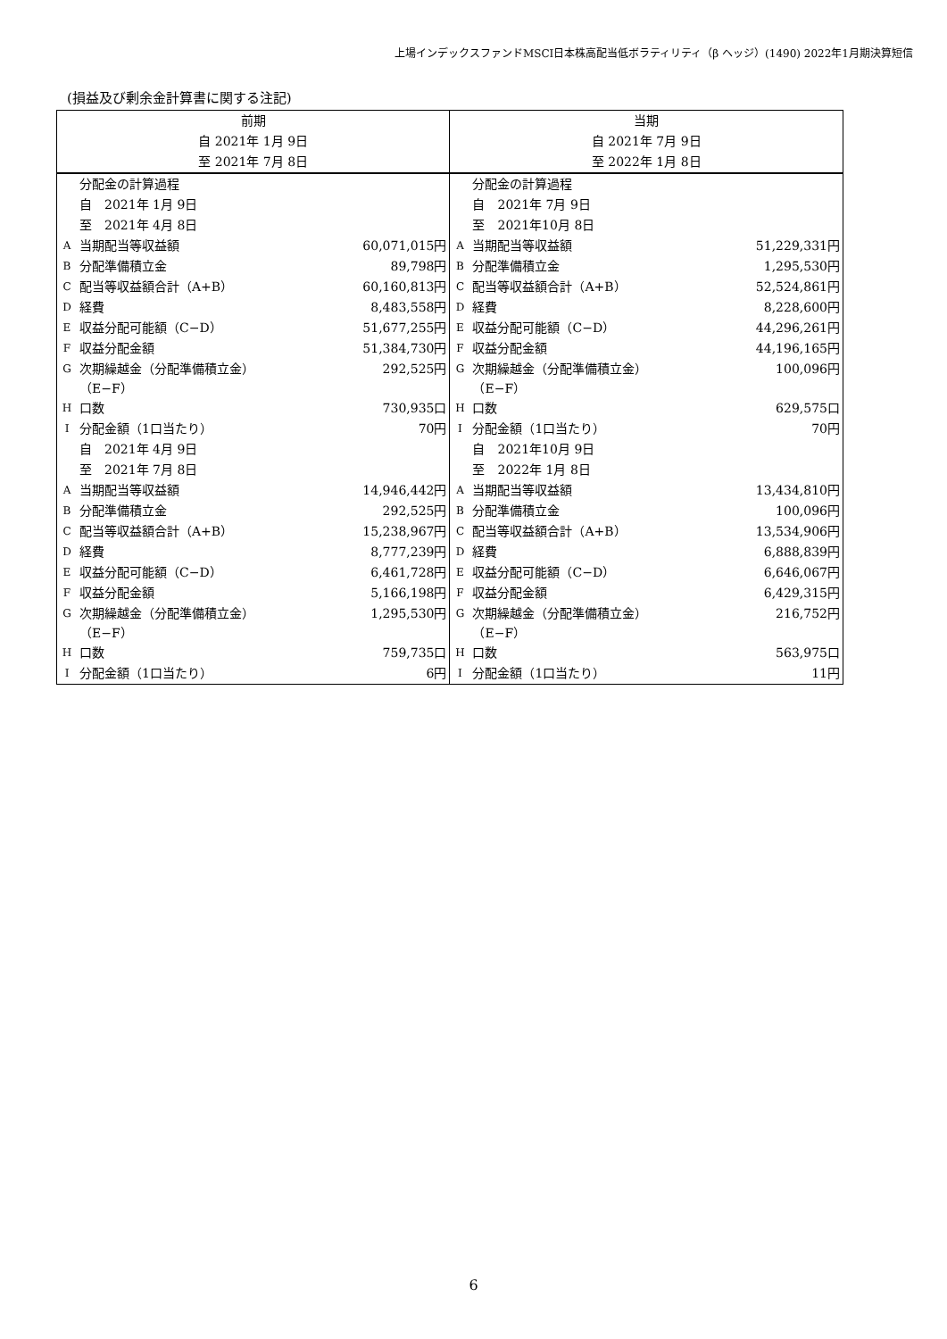上場インデックスファンドMSCI日本株高配当低ボラティリティ（β ヘッジ）(1490) 2022年1月期決算短信
(損益及び剰余金計算書に関する注記)
| 前期 | | | 当期 | | |
| 自 2021年 1月 9日 | | | 自 2021年 7月 9日 | | |
| 至 2021年 7月 8日 | | | 至 2022年 1月 8日 | | |
| | 分配金の計算過程 | | | 分配金の計算過程 | |
| | 自 2021年 1月 9日 | | | 自 2021年 7月 9日 | |
| | 至 2021年 4月 8日 | | | 至 2021年10月 8日 | |
| A | 当期配当等収益額 | 60,071,015円 | A | 当期配当等収益額 | 51,229,331円 |
| B | 分配準備積立金 | 89,798円 | B | 分配準備積立金 | 1,295,530円 |
| C | 配当等収益額合計（A+B） | 60,160,813円 | C | 配当等収益額合計（A+B） | 52,524,861円 |
| D | 経費 | 8,483,558円 | D | 経費 | 8,228,600円 |
| E | 収益分配可能額（C−D） | 51,677,255円 | E | 収益分配可能額（C−D） | 44,296,261円 |
| F | 収益分配金額 | 51,384,730円 | F | 収益分配金額 | 44,196,165円 |
| G | 次期繰越金（分配準備積立金） （E−F） | 292,525円 | G | 次期繰越金（分配準備積立金） （E−F） | 100,096円 |
| H | 口数 | 730,935口 | H | 口数 | 629,575口 |
| I | 分配金額（1口当たり） | 70円 | I | 分配金額（1口当たり） | 70円 |
| | 自 2021年 4月 9日 | | | 自 2021年10月 9日 | |
| | 至 2021年 7月 8日 | | | 至 2022年 1月 8日 | |
| A | 当期配当等収益額 | 14,946,442円 | A | 当期配当等収益額 | 13,434,810円 |
| B | 分配準備積立金 | 292,525円 | B | 分配準備積立金 | 100,096円 |
| C | 配当等収益額合計（A+B） | 15,238,967円 | C | 配当等収益額合計（A+B） | 13,534,906円 |
| D | 経費 | 8,777,239円 | D | 経費 | 6,888,839円 |
| E | 収益分配可能額（C−D） | 6,461,728円 | E | 収益分配可能額（C−D） | 6,646,067円 |
| F | 収益分配金額 | 5,166,198円 | F | 収益分配金額 | 6,429,315円 |
| G | 次期繰越金（分配準備積立金） （E−F） | 1,295,530円 | G | 次期繰越金（分配準備積立金） （E−F） | 216,752円 |
| H | 口数 | 759,735口 | H | 口数 | 563,975口 |
| I | 分配金額（1口当たり） | 6円 | I | 分配金額（1口当たり） | 11円 |
6